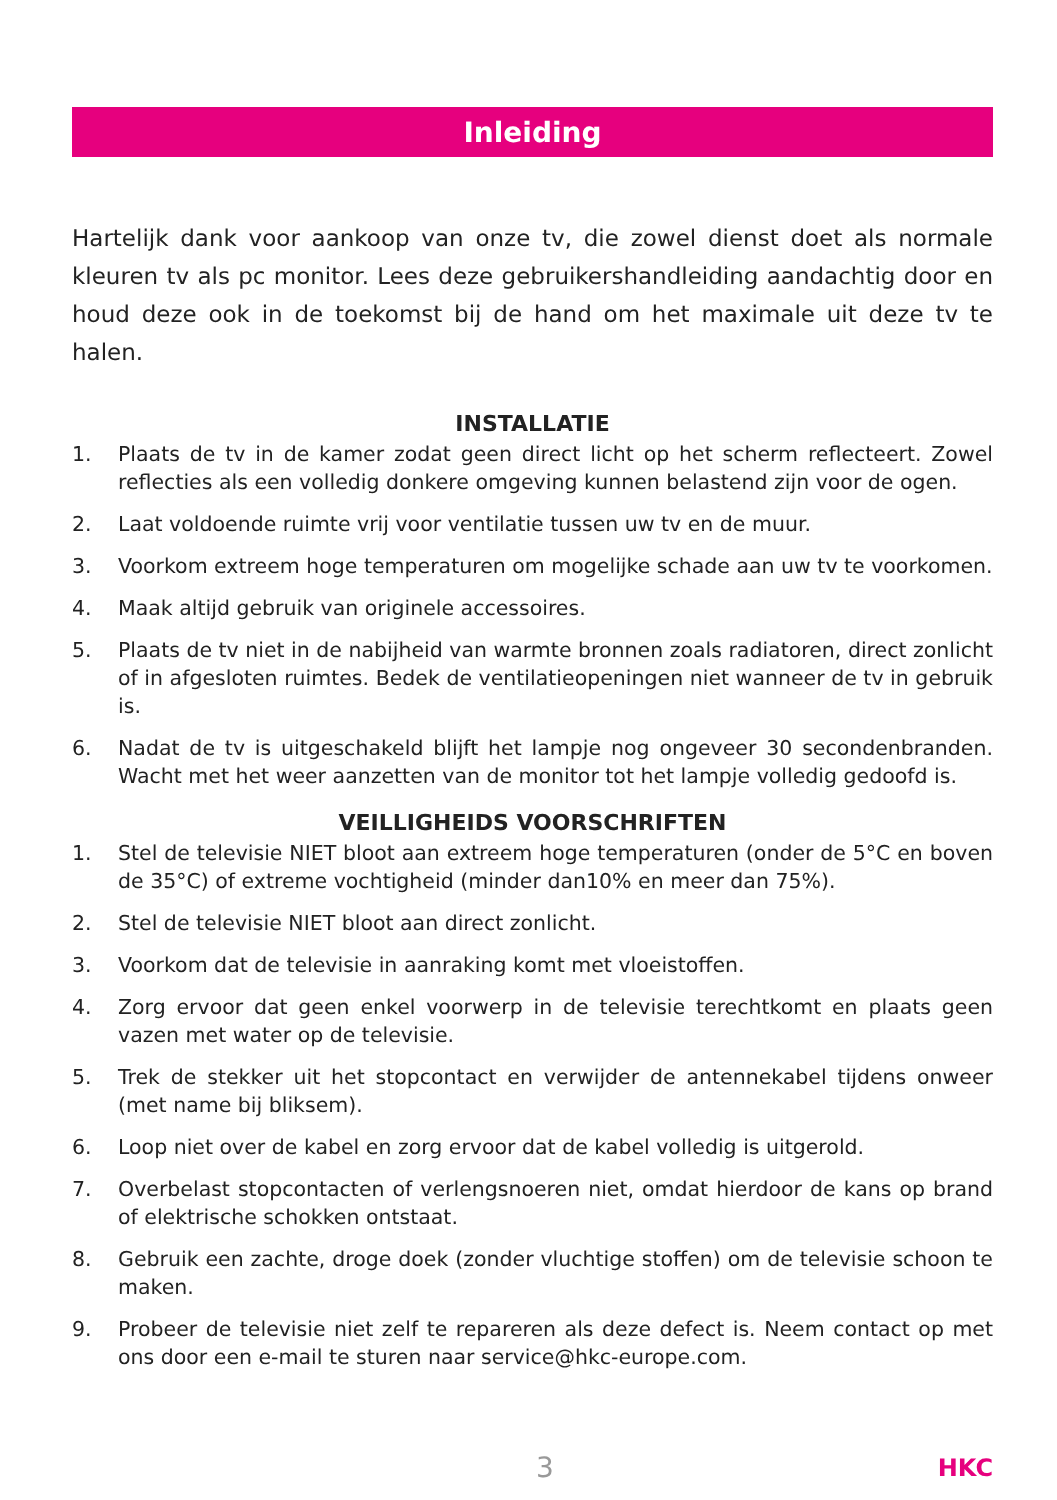Inleiding
Hartelijk dank voor aankoop van onze tv, die zowel dienst doet als normale kleuren tv als pc monitor. Lees deze gebruikershandleiding aandachtig door en houd deze ook in de toekomst bij de hand om het maximale uit deze tv te halen.
INSTALLATIE
1. Plaats de tv in de kamer zodat geen direct licht op het scherm reflecteert. Zowel reflecties als een volledig donkere omgeving kunnen belastend zijn voor de ogen.
2. Laat voldoende ruimte vrij voor ventilatie tussen uw tv en de muur.
3. Voorkom extreem hoge temperaturen om mogelijke schade aan uw tv te voorkomen.
4. Maak altijd gebruik van originele accessoires.
5. Plaats de tv niet in de nabijheid van warmte bronnen zoals radiatoren, direct zonlicht of in afgesloten ruimtes. Bedek de ventilatieopeningen niet wanneer de tv in gebruik is.
6. Nadat de tv is uitgeschakeld blijft het lampje nog ongeveer 30 secondenbranden. Wacht met het weer aanzetten van de monitor tot het lampje volledig gedoofd is.
VEILLIGHEIDS VOORSCHRIFTEN
1. Stel de televisie NIET bloot aan extreem hoge temperaturen (onder de 5°C en boven de 35°C) of extreme vochtigheid (minder dan10% en meer dan 75%).
2. Stel de televisie NIET bloot aan direct zonlicht.
3. Voorkom dat de televisie in aanraking komt met vloeistoffen.
4. Zorg ervoor dat geen enkel voorwerp in de televisie terechtkomt en plaats geen vazen met water op de televisie.
5. Trek de stekker uit het stopcontact en verwijder de antennekabel tijdens onweer (met name bij bliksem).
6. Loop niet over de kabel en zorg ervoor dat de kabel volledig is uitgerold.
7. Overbelast stopcontacten of verlengsnoeren niet, omdat hierdoor de kans op brand of elektrische schokken ontstaat.
8. Gebruik een zachte, droge doek (zonder vluchtige stoffen) om de televisie schoon te maken.
9. Probeer de televisie niet zelf te repareren als deze defect is. Neem contact op met ons door een e-mail te sturen naar service@hkc-europe.com.
3
HKC